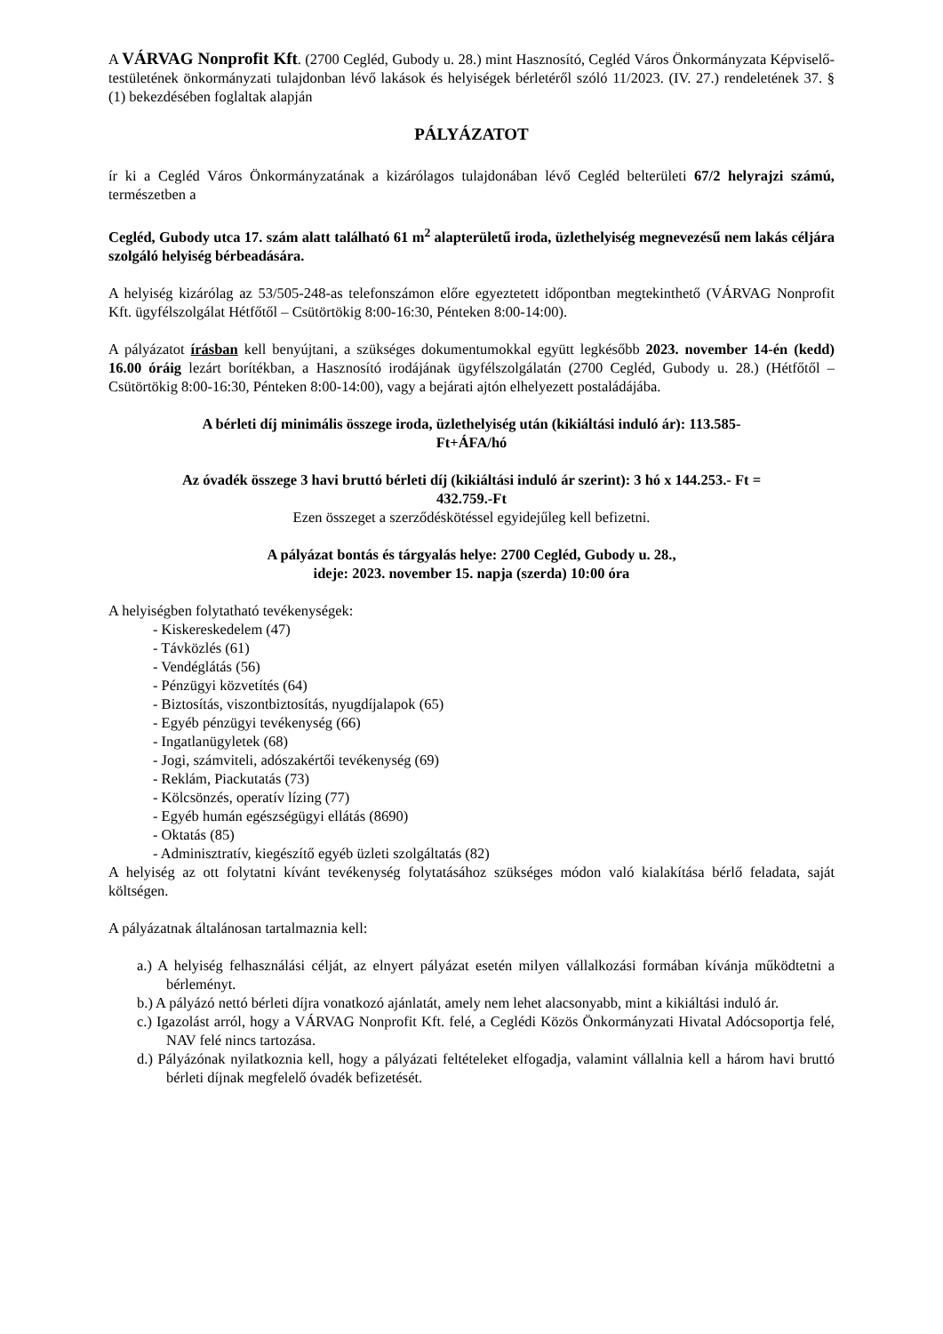A VÁRVAG Nonprofit Kft. (2700 Cegléd, Gubody u. 28.) mint Hasznosító, Cegléd Város Önkormányzata Képviselő-testületének önkormányzati tulajdonban lévő lakások és helyiségek bérletéről szóló 11/2023. (IV. 27.) rendeletének 37. § (1) bekezdésében foglaltak alapján
PÁLYÁZATOT
ír ki a Cegléd Város Önkormányzatának a kizárólagos tulajdonában lévő Cegléd belterületi 67/2 helyrajzi számú, természetben a
Cegléd, Gubody utca 17. szám alatt található 61 m<sup>2</sup> alapterületű iroda, üzlethelyiség megnevezésű nem lakás céljára szolgáló helyiség bérbeadására.
A helyiség kizárólag az 53/505-248-as telefonszámon előre egyeztetett időpontban megtekinthető (VÁRVAG Nonprofit Kft. ügyfélszolgálat Hétfőtől – Csütörtökig 8:00-16:30, Pénteken 8:00-14:00).
A pályázatot írásban kell benyújtani, a szükséges dokumentumokkal együtt legkésőbb 2023. november 14-én (kedd) 16.00 óráig lezárt borítékban, a Hasznosító irodájának ügyfélszolgálatán (2700 Cegléd, Gubody u. 28.) (Hétfőtől – Csütörtökig 8:00-16:30, Pénteken 8:00-14:00), vagy a bejárati ajtón elhelyezett postaládájába.
A bérleti díj minimális összege iroda, üzlethelyiség után (kikiáltási induló ár): 113.585-
Ft+ÁFA/hó
Az óvadék összege 3 havi bruttó bérleti díj (kikiáltási induló ár szerint): 3 hó x 144.253.- Ft =
432.759.-Ft
Ezen összeget a szerződéskötéssel egyidejűleg kell befizetni.
A pályázat bontás és tárgyalás helye: 2700 Cegléd, Gubody u. 28.,
ideje: 2023. november 15. napja (szerda) 10:00 óra
A helyiségben folytatható tevékenységek:
- Kiskereskedelem (47)
- Távközlés (61)
- Vendéglátás (56)
- Pénzügyi közvetítés (64)
- Biztosítás, viszontbiztosítás, nyugdíjalapok (65)
- Egyéb pénzügyi tevékenység (66)
- Ingatlanügyletek (68)
- Jogi, számviteli, adószakértői tevékenység (69)
- Reklám, Piackutatás (73)
- Kölcsönzés, operatív lízing (77)
- Egyéb humán egészségügyi ellátás (8690)
- Oktatás (85)
- Adminisztratív, kiegészítő egyéb üzleti szolgáltatás (82)
A helyiség az ott folytatni kívánt tevékenység folytatásához szükséges módon való kialakítása bérlő feladata, saját költségen.
A pályázatnak általánosan tartalmaznia kell:
a.) A helyiség felhasználási célját, az elnyert pályázat esetén milyen vállalkozási formában kívánja működtetni a bérleményt.
b.) A pályázó nettó bérleti díjra vonatkozó ajánlatát, amely nem lehet alacsonyabb, mint a kikiáltási induló ár.
c.) Igazolást arról, hogy a VÁRVAG Nonprofit Kft. felé, a Ceglédi Közös Önkormányzati Hivatal Adócsoportja felé, NAV felé nincs tartozása.
d.) Pályázónak nyilatkoznia kell, hogy a pályázati feltételeket elfogadja, valamint vállalnia kell a három havi bruttó bérleti díjnak megfelelő óvadék befizetését.